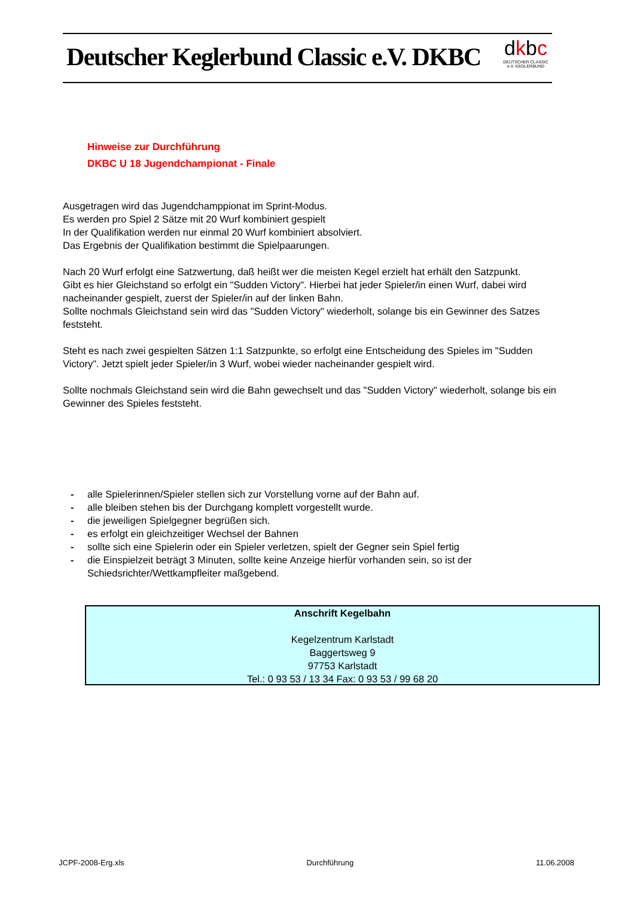Deutscher Keglerbund Classic e.V. DKBC
dkbc
DEUTSCHER CLASSIC e.V. KEGLERBUND
Hinweise zur Durchführung
DKBC U 18 Jugendchampionat - Finale
Ausgetragen wird das Jugendchamppionat im Sprint-Modus.
Es werden pro Spiel 2 Sätze mit 20 Wurf kombiniert gespielt
In der Qualifikation werden nur einmal 20 Wurf kombiniert absolviert.
Das Ergebnis der Qualifikation bestimmt die Spielpaarungen.
Nach 20 Wurf erfolgt eine Satzwertung, daß heißt wer die meisten Kegel erzielt hat erhält den Satzpunkt.
Gibt es hier Gleichstand so erfolgt ein "Sudden Victory". Hierbei hat jeder Spieler/in einen Wurf, dabei wird nacheinander gespielt, zuerst der Spieler/in auf der linken Bahn.
Sollte nochmals Gleichstand sein wird das "Sudden Victory" wiederholt, solange bis ein Gewinner des Satzes feststeht.
Steht es nach zwei gespielten Sätzen 1:1 Satzpunkte, so erfolgt eine Entscheidung des Spieles im "Sudden Victory". Jetzt spielt jeder Spieler/in 3 Wurf, wobei wieder nacheinander gespielt wird.
Sollte nochmals Gleichstand sein wird die Bahn gewechselt und das "Sudden Victory" wiederholt, solange bis ein Gewinner des Spieles feststeht.
- alle Spielerinnen/Spieler stellen sich zur Vorstellung vorne auf der Bahn auf.
- alle bleiben stehen bis der Durchgang komplett vorgestellt wurde.
- die jeweiligen Spielgegner begrüßen sich.
- es erfolgt ein gleichzeitiger Wechsel der Bahnen
- sollte sich eine Spielerin oder ein Spieler verletzen, spielt der Gegner sein Spiel fertig
- die Einspielzeit beträgt 3 Minuten, sollte keine Anzeige hierfür vorhanden sein, so ist der Schiedsrichter/Wettkampfleiter maßgebend.
Anschrift Kegelbahn
Kegelzentrum Karlstadt
Baggertsweg 9
97753 Karlstadt
Tel.: 0 93 53 / 13 34 Fax: 0 93 53 / 99 68 20
JCPF-2008-Erg.xls Durchführung 11.06.2008